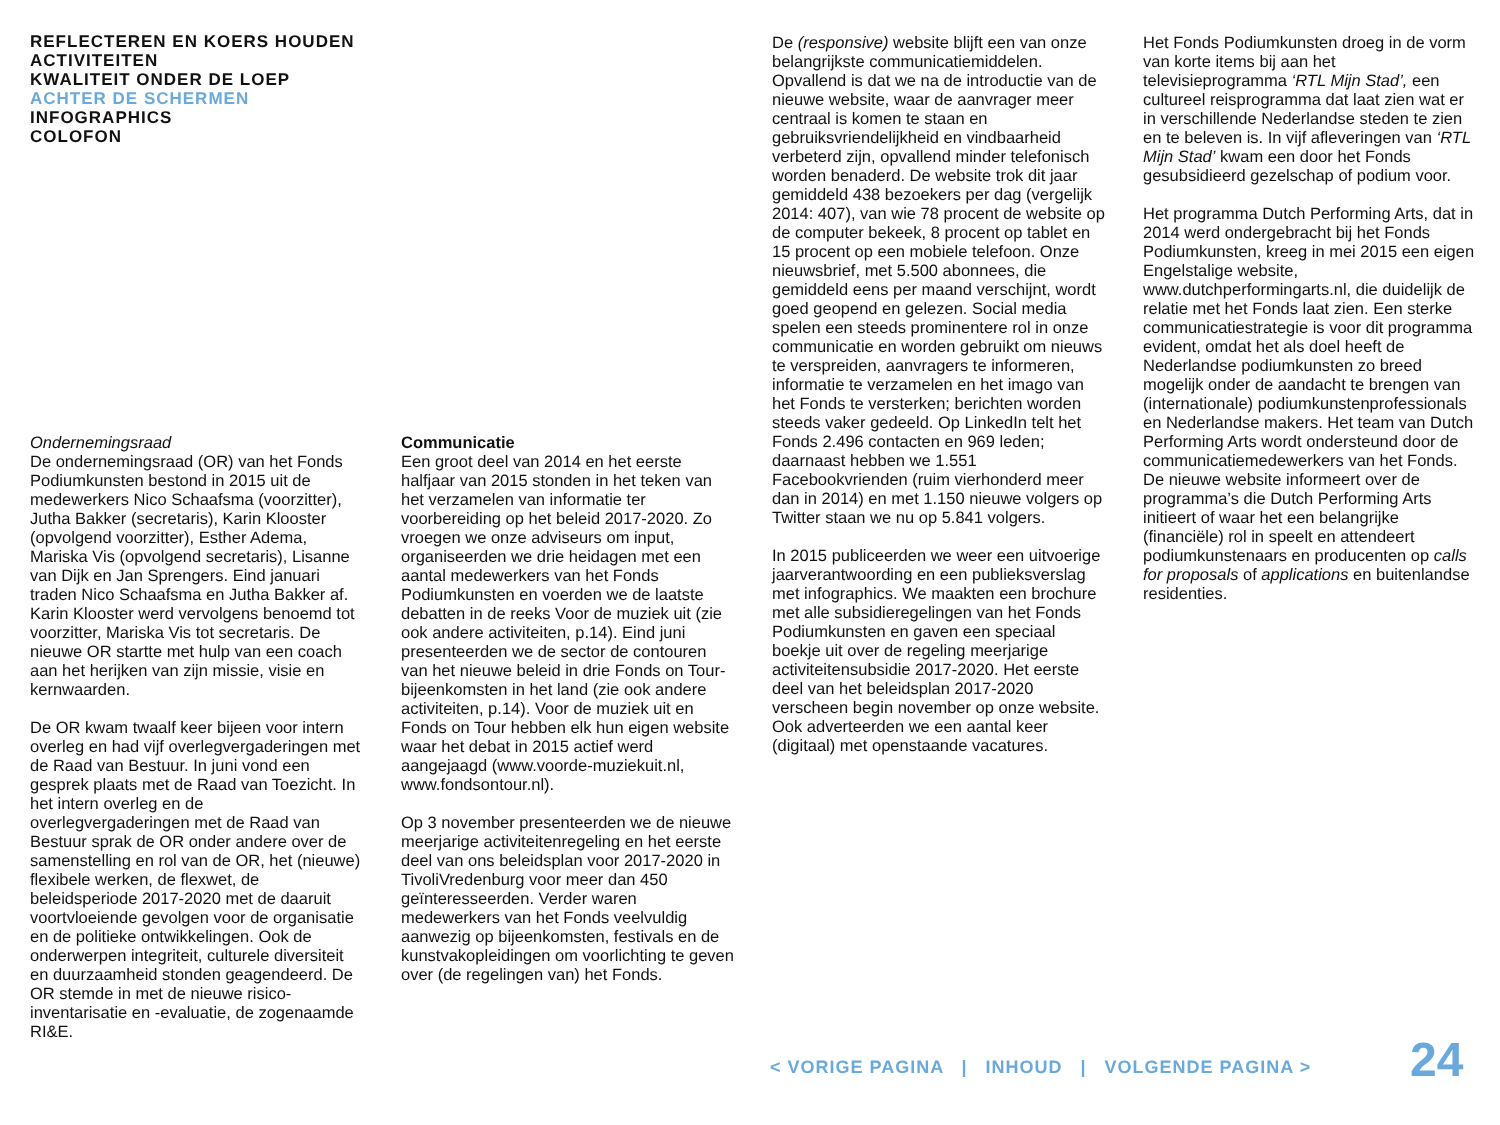REFLECTEREN EN KOERS HOUDEN
ACTIVITEITEN
KWALITEIT ONDER DE LOEP
ACHTER DE SCHERMEN
INFOGRAPHICS
COLOFON
Ondernemingsraad
De ondernemingsraad (OR) van het Fonds Podiumkunsten bestond in 2015 uit de medewerkers Nico Schaafsma (voorzitter), Jutha Bakker (secretaris), Karin Klooster (opvolgend voorzitter), Esther Adema, Mariska Vis (opvolgend secretaris), Lisanne van Dijk en Jan Sprengers. Eind januari traden Nico Schaafsma en Jutha Bakker af. Karin Klooster werd vervolgens benoemd tot voorzitter, Mariska Vis tot secretaris. De nieuwe OR startte met hulp van een coach aan het herijken van zijn missie, visie en kernwaarden.
De OR kwam twaalf keer bijeen voor intern overleg en had vijf overlegvergaderingen met de Raad van Bestuur. In juni vond een gesprek plaats met de Raad van Toezicht. In het intern overleg en de overlegvergaderingen met de Raad van Bestuur sprak de OR onder andere over de samenstelling en rol van de OR, het (nieuwe) flexibele werken, de flexwet, de beleidsperiode 2017-2020 met de daaruit voortvloeiende gevolgen voor de organisatie en de politieke ontwikkelingen. Ook de onderwerpen integriteit, culturele diversiteit en duurzaamheid stonden geagendeerd. De OR stemde in met de nieuwe risico-inventarisatie en -evaluatie, de zogenaamde RI&E.
Communicatie
Een groot deel van 2014 en het eerste halfjaar van 2015 stonden in het teken van het verzamelen van informatie ter voorbereiding op het beleid 2017-2020. Zo vroegen we onze adviseurs om input, organiseerden we drie heidagen met een aantal medewerkers van het Fonds Podiumkunsten en voerden we de laatste debatten in de reeks Voor de muziek uit (zie ook andere activiteiten, p.14). Eind juni presenteerden we de sector de contouren van het nieuwe beleid in drie Fonds on Tour-bijeenkomsten in het land (zie ook andere activiteiten, p.14). Voor de muziek uit en Fonds on Tour hebben elk hun eigen website waar het debat in 2015 actief werd aangejaagd (www.voorde-muziekuit.nl, www.fondsontour.nl).
Op 3 november presenteerden we de nieuwe meerjarige activiteitenregeling en het eerste deel van ons beleidsplan voor 2017-2020 in TivoliVredenburg voor meer dan 450 geïnteresseerden. Verder waren medewerkers van het Fonds veelvuldig aanwezig op bijeenkomsten, festivals en de kunstvakopleidingen om voorlichting te geven over (de regelingen van) het Fonds.
De (responsive) website blijft een van onze belangrijkste communicatiemiddelen. Opvallend is dat we na de introductie van de nieuwe website, waar de aanvrager meer centraal is komen te staan en gebruiksvriendelijkheid en vindbaarheid verbeterd zijn, opvallend minder telefonisch worden benaderd. De website trok dit jaar gemiddeld 438 bezoekers per dag (vergelijk 2014: 407), van wie 78 procent de website op de computer bekeek, 8 procent op tablet en 15 procent op een mobiele telefoon. Onze nieuwsbrief, met 5.500 abonnees, die gemiddeld eens per maand verschijnt, wordt goed geopend en gelezen. Social media spelen een steeds prominentere rol in onze communicatie en worden gebruikt om nieuws te verspreiden, aanvragers te informeren, informatie te verzamelen en het imago van het Fonds te versterken; berichten worden steeds vaker gedeeld. Op LinkedIn telt het Fonds 2.496 contacten en 969 leden; daarnaast hebben we 1.551 Facebookvrienden (ruim vierhonderd meer dan in 2014) en met 1.150 nieuwe volgers op Twitter staan we nu op 5.841 volgers.
In 2015 publiceerden we weer een uitvoerige jaarverantwoording en een publieksverslag met infographics. We maakten een brochure met alle subsidieregelingen van het Fonds Podiumkunsten en gaven een speciaal boekje uit over de regeling meerjarige activiteitensubsidie 2017-2020. Het eerste deel van het beleidsplan 2017-2020 verscheen begin november op onze website. Ook adverteerden we een aantal keer (digitaal) met openstaande vacatures.
Het Fonds Podiumkunsten droeg in de vorm van korte items bij aan het televisieprogramma ‘RTL Mijn Stad’, een cultureel reisprogramma dat laat zien wat er in verschillende Nederlandse steden te zien en te beleven is. In vijf afleveringen van ‘RTL Mijn Stad’ kwam een door het Fonds gesubsidieerd gezelschap of podium voor.
Het programma Dutch Performing Arts, dat in 2014 werd ondergebracht bij het Fonds Podiumkunsten, kreeg in mei 2015 een eigen Engelstalige website, www.dutchperformingarts.nl, die duidelijk de relatie met het Fonds laat zien. Een sterke communicatiestrategie is voor dit programma evident, omdat het als doel heeft de Nederlandse podiumkunsten zo breed mogelijk onder de aandacht te brengen van (internationale) podiumkunstenprofessionals en Nederlandse makers. Het team van Dutch Performing Arts wordt ondersteund door de communicatiemedewerkers van het Fonds. De nieuwe website informeert over de programma’s die Dutch Performing Arts initieert of waar het een belangrijke (financiële) rol in speelt en attendeert podiumkunstenaars en producenten op calls for proposals of applications en buitenlandse residenties.
< VORIGE PAGINA | INHOUD | VOLGENDE PAGINA >
24